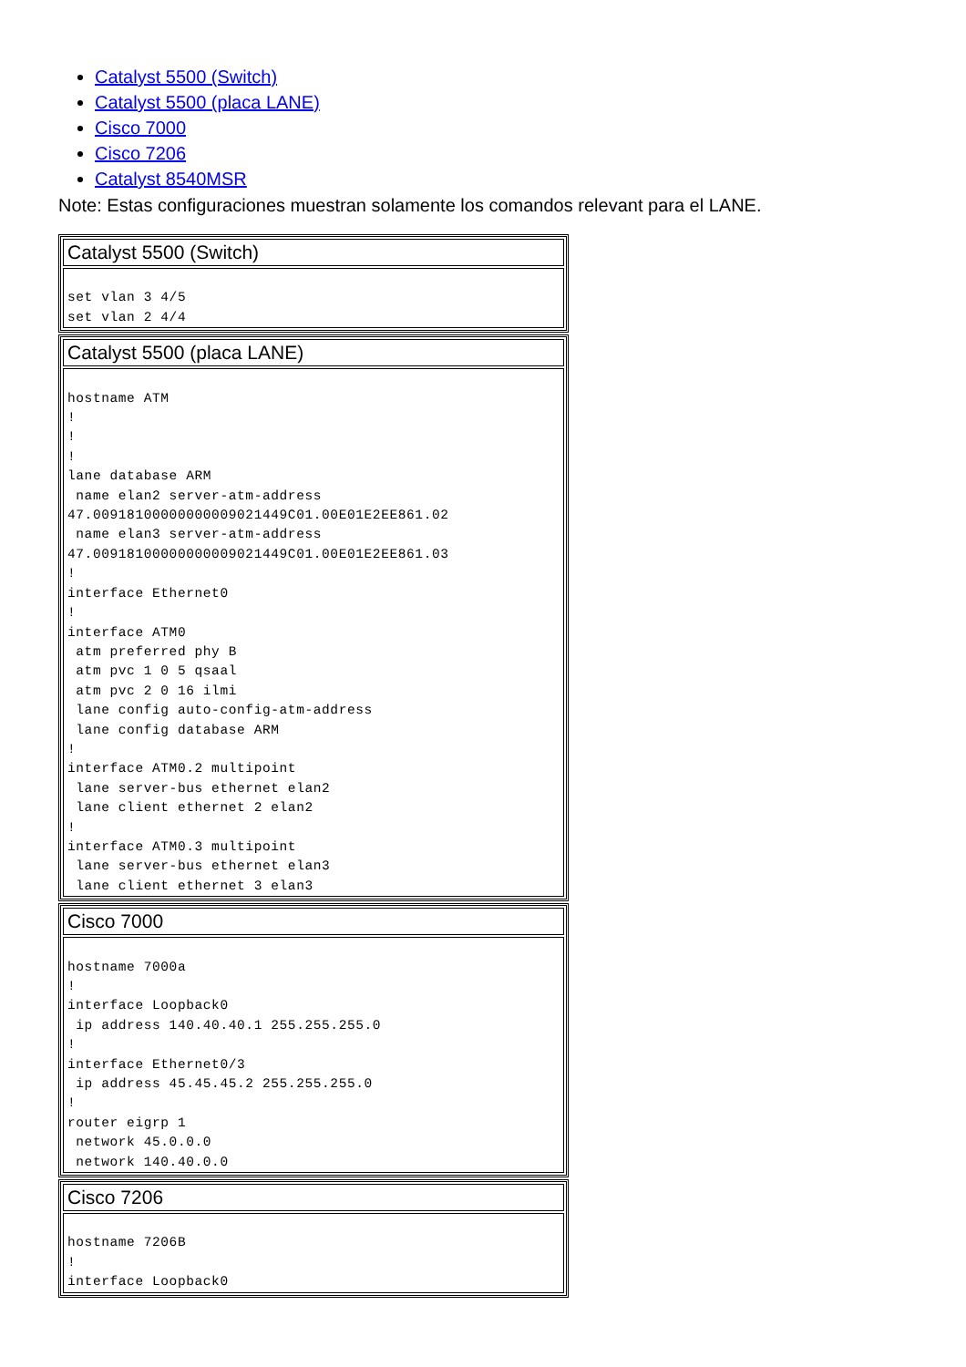Catalyst 5500 (Switch)
Catalyst 5500 (placa LANE)
Cisco 7000
Cisco 7206
Catalyst 8540MSR
Note: Estas configuraciones muestran solamente los comandos relevant para el LANE.
| Catalyst 5500 (Switch) |
| --- |
| set vlan 3 4/5 set vlan 2 4/4 |
| Catalyst 5500 (placa LANE) |
| --- |
| hostname ATM ! ! ! lane database ARM name elan2 server-atm-address 47.00918100000000009021449C01.00E01E2EE861.02 name elan3 server-atm-address 47.00918100000000009021449C01.00E01E2EE861.03 ! interface Ethernet0 ! interface ATM0 atm preferred phy B atm pvc 1 0 5 qsaal atm pvc 2 0 16 ilmi lane config auto-config-atm-address lane config database ARM ! interface ATM0.2 multipoint lane server-bus ethernet elan2 lane client ethernet 2 elan2 ! interface ATM0.3 multipoint lane server-bus ethernet elan3 lane client ethernet 3 elan3 |
| Cisco 7000 |
| --- |
| hostname 7000a ! interface Loopback0 ip address 140.40.40.1 255.255.255.0 ! interface Ethernet0/3 ip address 45.45.45.2 255.255.255.0 ! router eigrp 1 network 45.0.0.0 network 140.40.0.0 |
| Cisco 7206 |
| --- |
| hostname 7206B ! interface Loopback0 |